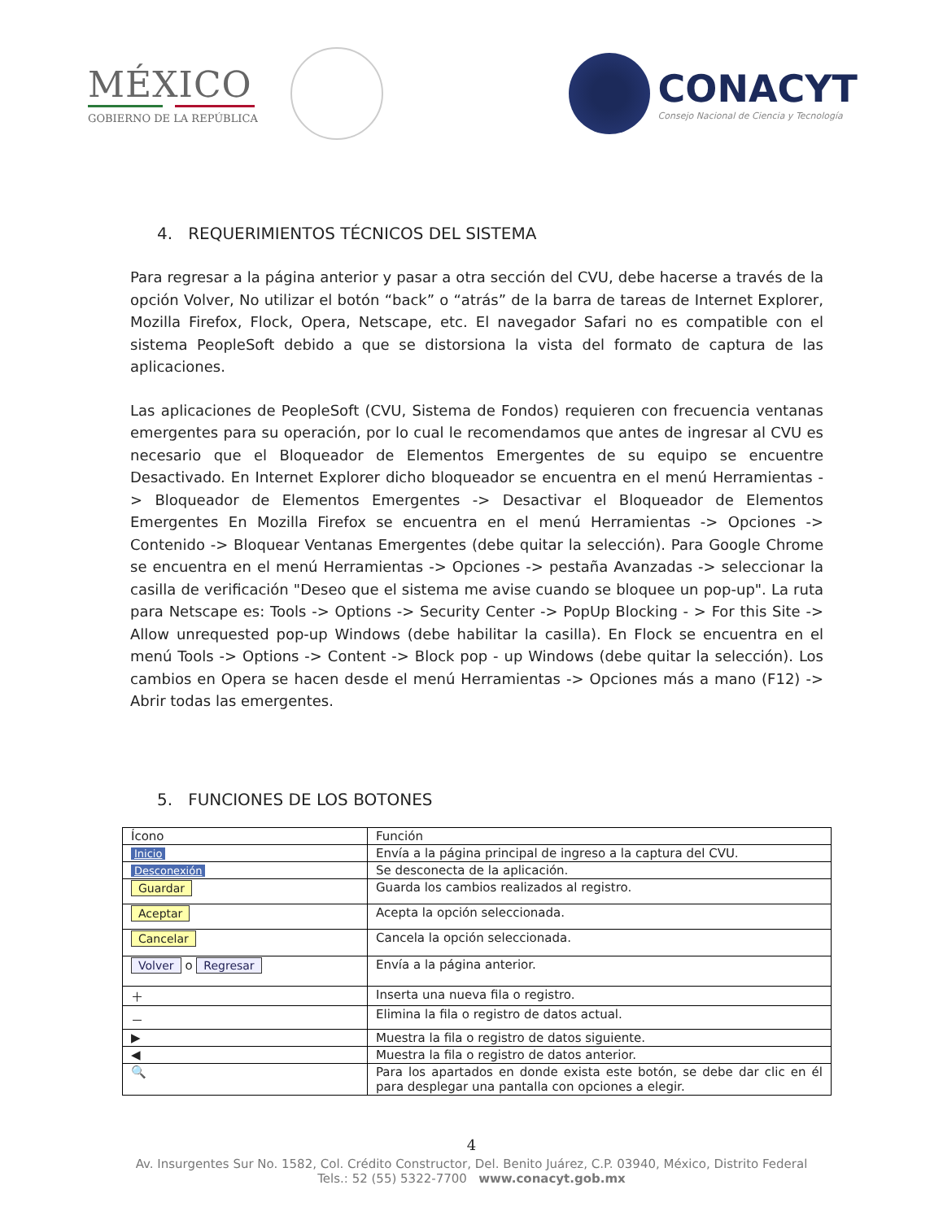MÉXICO
GOBIERNO DE LA REPÚBLICA
CONACYT
Consejo Nacional de Ciencia y Tecnología
4. REQUERIMIENTOS TÉCNICOS DEL SISTEMA
Para regresar a la página anterior y pasar a otra sección del CVU, debe hacerse a través de la opción Volver, No utilizar el botón “back” o “atrás” de la barra de tareas de Internet Explorer, Mozilla Firefox, Flock, Opera, Netscape, etc. El navegador Safari no es compatible con el sistema PeopleSoft debido a que se distorsiona la vista del formato de captura de las aplicaciones.
Las aplicaciones de PeopleSoft (CVU, Sistema de Fondos) requieren con frecuencia ventanas emergentes para su operación, por lo cual le recomendamos que antes de ingresar al CVU es necesario que el Bloqueador de Elementos Emergentes de su equipo se encuentre Desactivado. En Internet Explorer dicho bloqueador se encuentra en el menú Herramientas -> Bloqueador de Elementos Emergentes -> Desactivar el Bloqueador de Elementos Emergentes En Mozilla Firefox se encuentra en el menú Herramientas -> Opciones -> Contenido -> Bloquear Ventanas Emergentes (debe quitar la selección). Para Google Chrome se encuentra en el menú Herramientas -> Opciones -> pestaña Avanzadas -> seleccionar la casilla de verificación "Deseo que el sistema me avise cuando se bloquee un pop-up". La ruta para Netscape es: Tools -> Options -> Security Center -> PopUp Blocking - > For this Site -> Allow unrequested pop-up Windows (debe habilitar la casilla). En Flock se encuentra en el menú Tools -> Options -> Content -> Block pop - up Windows (debe quitar la selección). Los cambios en Opera se hacen desde el menú Herramientas -> Opciones más a mano (F12) -> Abrir todas las emergentes.
5. FUNCIONES DE LOS BOTONES
| Ícono | Función |
| --- | --- |
| Inicio | Envía a la página principal de ingreso a la captura del CVU. |
| Desconexión | Se desconecta de la aplicación. |
| Guardar | Guarda los cambios realizados al registro. |
| Aceptar | Acepta la opción seleccionada. |
| Cancelar | Cancela la opción seleccionada. |
| Volver o Regresar | Envía a la página anterior. |
| ＋ | Inserta una nueva fila o registro. |
| － | Elimina la fila o registro de datos actual. |
| ▶ | Muestra la fila o registro de datos siguiente. |
| ◀ | Muestra la fila o registro de datos anterior. |
| 🔍 | Para los apartados en donde exista este botón, se debe dar clic en él para desplegar una pantalla con opciones a elegir. |
4
Av. Insurgentes Sur No. 1582, Col. Crédito Constructor, Del. Benito Juárez, C.P. 03940, México, Distrito Federal
Tels.: 52 (55) 5322-7700 www.conacyt.gob.mx